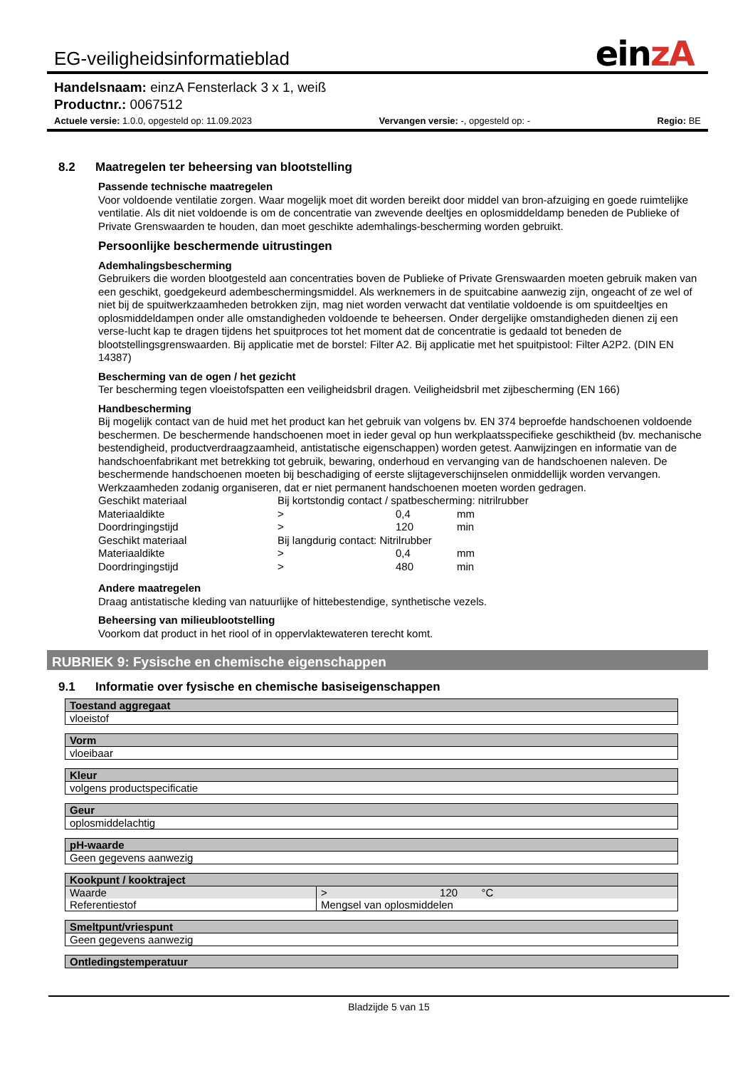EG-veiligheidsinformatieblad
einzA
Handelsnaam: einzA Fensterlack 3 x 1, weiß
Productnr.: 0067512
Actuele versie: 1.0.0, opgesteld op: 11.09.2023 Vervangen versie: -, opgesteld op: - Regio: BE
8.2 Maatregelen ter beheersing van blootstelling
Passende technische maatregelen
Voor voldoende ventilatie zorgen. Waar mogelijk moet dit worden bereikt door middel van bron-afzuiging en goede ruimtelijke ventilatie. Als dit niet voldoende is om de concentratie van zwevende deeltjes en oplosmiddeldamp beneden de Publieke of Private Grenswaarden te houden, dan moet geschikte ademhalings-bescherming worden gebruikt.
Persoonlijke beschermende uitrustingen
Ademhalingsbescherming
Gebruikers die worden blootgesteld aan concentraties boven de Publieke of Private Grenswaarden moeten gebruik maken van een geschikt, goedgekeurd adembeschermingsmiddel. Als werknemers in de spuitcabine aanwezig zijn, ongeacht of ze wel of niet bij de spuitwerkzaamheden betrokken zijn, mag niet worden verwacht dat ventilatie voldoende is om spuitdeeltjes en oplosmiddeldampen onder alle omstandigheden voldoende te beheersen. Onder dergelijke omstandigheden dienen zij een verse-lucht kap te dragen tijdens het spuitproces tot het moment dat de concentratie is gedaald tot beneden de blootstellingsgrenswaarden. Bij applicatie met de borstel: Filter A2. Bij applicatie met het spuitpistool: Filter A2P2. (DIN EN 14387)
Bescherming van de ogen / het gezicht
Ter bescherming tegen vloeistofspatten een veiligheidsbril dragen. Veiligheidsbril met zijbescherming (EN 166)
Handbescherming
Bij mogelijk contact van de huid met het product kan het gebruik van volgens bv. EN 374 beproefde handschoenen voldoende beschermen. De beschermende handschoenen moet in ieder geval op hun werkplaatsspecifieke geschiktheid (bv. mechanische bestendigheid, productverdraagzaamheid, antistatische eigenschappen) worden getest. Aanwijzingen en informatie van de handschoenfabrikant met betrekking tot gebruik, bewaring, onderhoud en vervanging van de handschoenen naleven. De beschermende handschoenen moeten bij beschadiging of eerste slijtageverschijnselen onmiddellijk worden vervangen. Werkzaamheden zodanig organiseren, dat er niet permanent handschoenen moeten worden gedragen.
| Geschikt materiaal | Bij kortstondig contact / spatbescherming: nitrilrubber | | |
| Materiaaldikte | > | 0,4 | mm |
| Doordringingstijd | > | 120 | min |
| Geschikt materiaal | Bij langdurig contact: Nitrilrubber | | |
| Materiaaldikte | > | 0,4 | mm |
| Doordringingstijd | > | 480 | min |
Andere maatregelen
Draag antistatische kleding van natuurlijke of hittebestendige, synthetische vezels.
Beheersing van milieublootstelling
Voorkom dat product in het riool of in oppervlaktewateren terecht komt.
RUBRIEK 9: Fysische en chemische eigenschappen
9.1 Informatie over fysische en chemische basiseigenschappen
| Toestand aggregaat |
| --- |
| vloeistof |
| Vorm |
| --- |
| vloeibaar |
| Kleur |
| --- |
| volgens productspecificatie |
| Geur |
| --- |
| oplosmiddelachtig |
| pH-waarde |
| --- |
| Geen gegevens aanwezig |
| Kookpunt / kooktraject | |
| --- | --- |
| Waarde | > 120 °C |
| Referentiestof | Mengsel van oplosmiddelen |
| Smeltpunt/vriespunt |
| --- |
| Geen gegevens aanwezig |
| Ontledingstemperatuur |
| --- |
Bladzijde 5 van 15